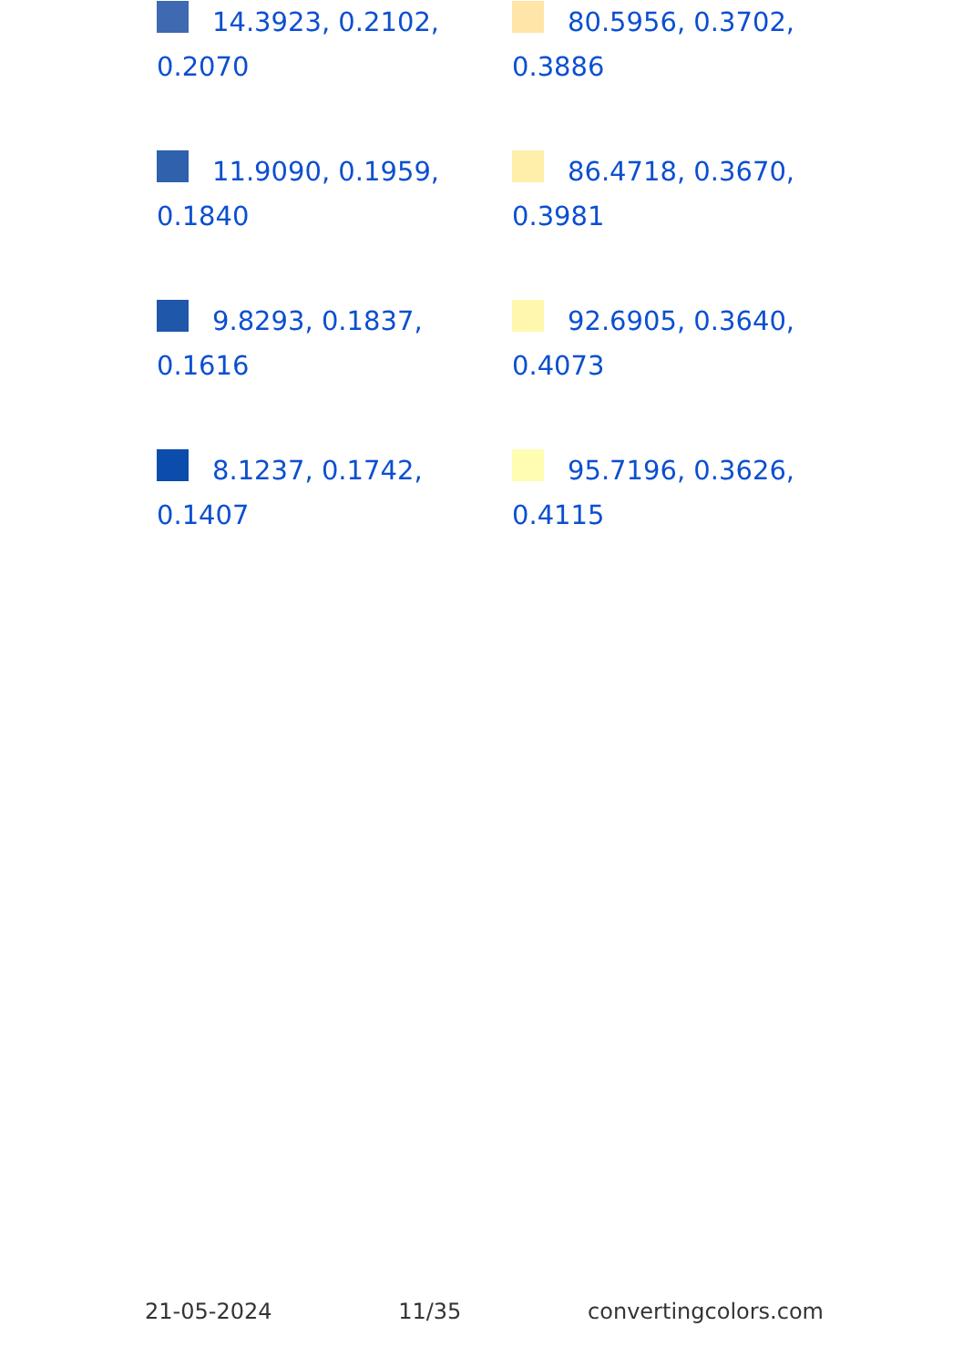14.3923, 0.2102, 0.2070
80.5956, 0.3702, 0.3886
11.9090, 0.1959, 0.1840
86.4718, 0.3670, 0.3981
9.8293, 0.1837, 0.1616
92.6905, 0.3640, 0.4073
8.1237, 0.1742, 0.1407
95.7196, 0.3626, 0.4115
21-05-2024 11/35 convertingcolors.com